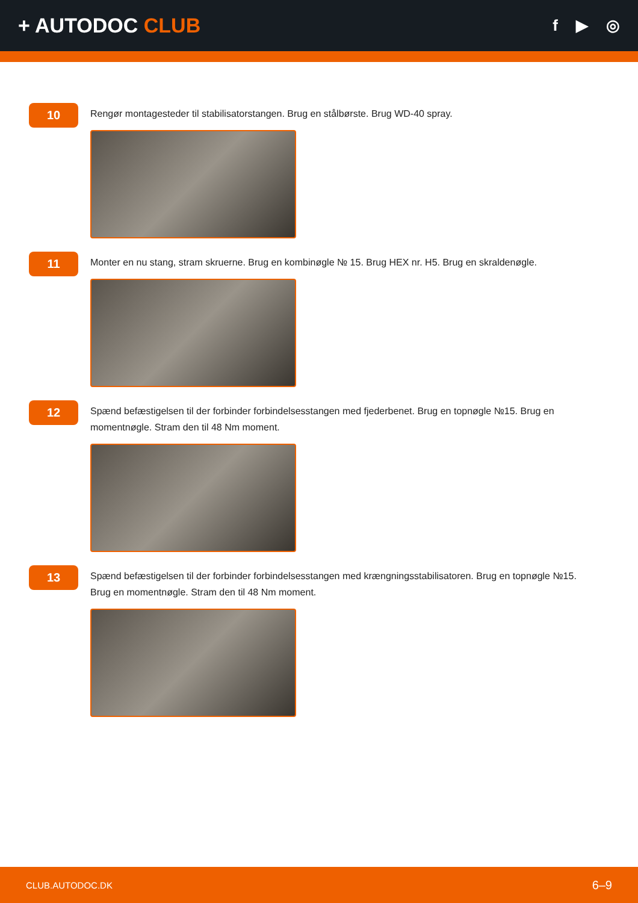+ AUTODOC CLUB
f ▶ ◎
10
Rengør montagesteder til stabilisatorstangen. Brug en stålbørste. Brug WD-40 spray.
11
Monter en nu stang, stram skruerne. Brug en kombinøgle № 15. Brug HEX nr. H5. Brug en skraldenøgle.
12
Spænd befæstigelsen til der forbinder forbindelsesstangen med fjederbenet. Brug en topnøgle №15. Brug en momentnøgle. Stram den til 48 Nm moment.
13
Spænd befæstigelsen til der forbinder forbindelsesstangen med krængningsstabilisatoren. Brug en topnøgle №15. Brug en momentnøgle. Stram den til 48 Nm moment.
CLUB.AUTODOC.DK 6–9